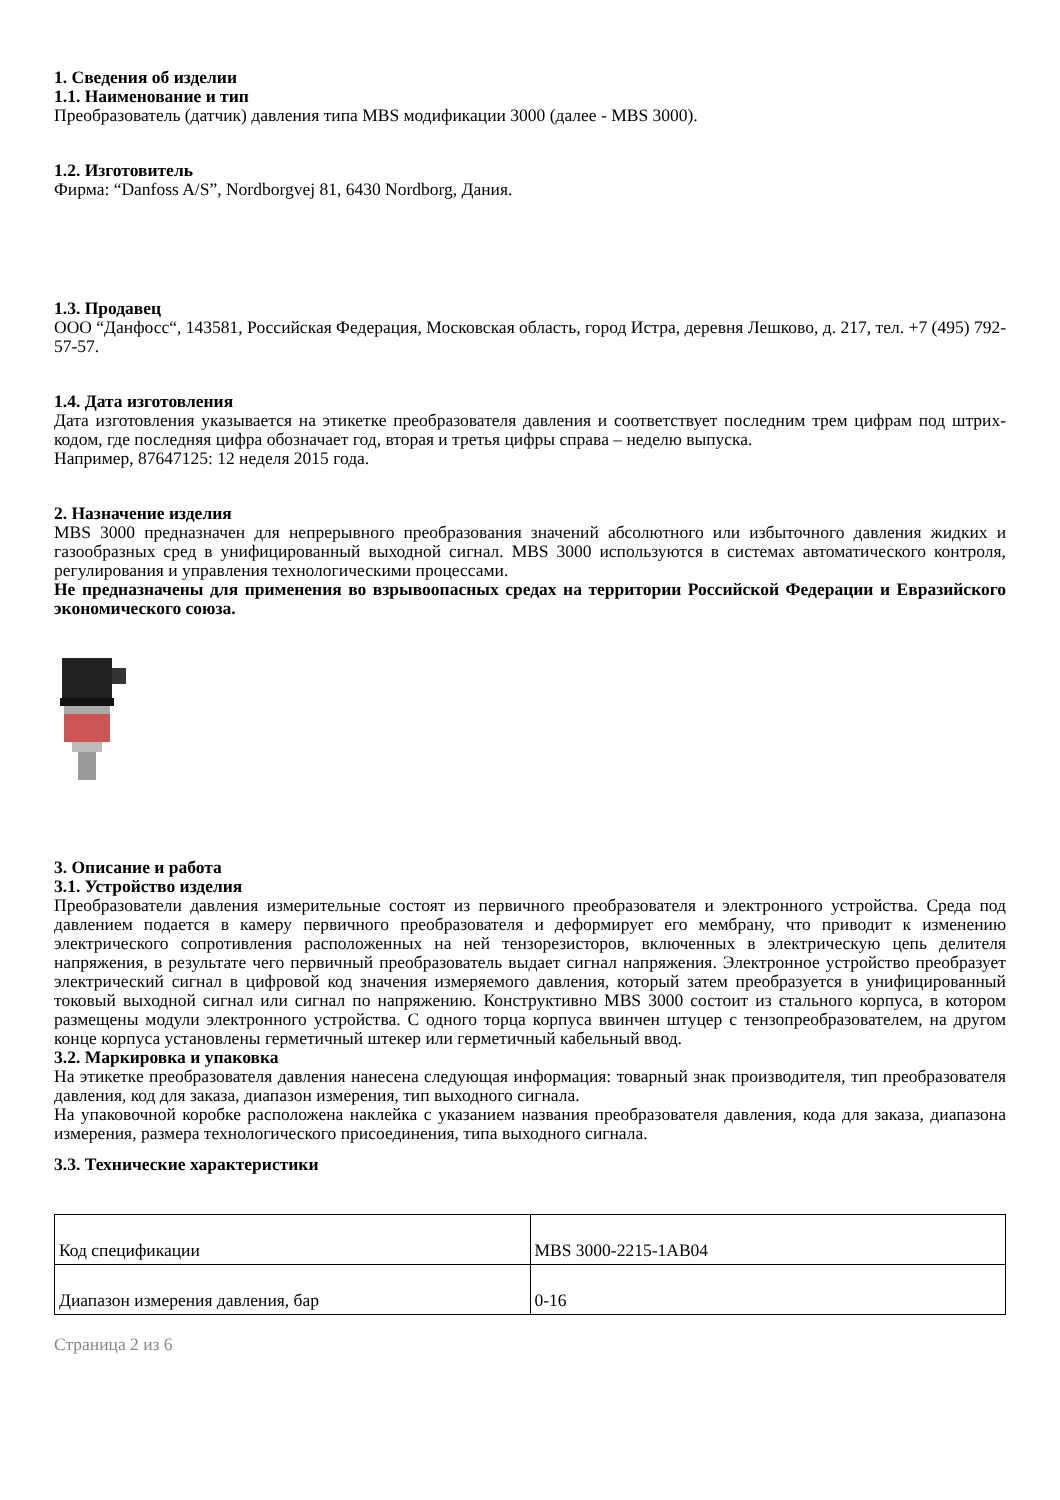1. Сведения об изделии
1.1. Наименование и тип
Преобразователь (датчик) давления типа MBS модификации 3000 (далее - MBS 3000).
1.2. Изготовитель
Фирма: “Danfoss A/S”, Nordborgvej 81, 6430 Nordborg, Дания.
1.3. Продавец
ООО “Данфосс“, 143581, Российская Федерация, Московская область, город Истра, деревня Лешково, д. 217, тел. +7 (495) 792-57-57.
1.4. Дата изготовления
Дата изготовления указывается на этикетке преобразователя давления и соответствует последним трем цифрам под штрих-кодом, где последняя цифра обозначает год, вторая и третья цифры справа – неделю выпуска.
Например, 87647125: 12 неделя 2015 года.
2. Назначение изделия
MBS 3000 предназначен для непрерывного преобразования значений абсолютного или избыточного давления жидких и газообразных сред в унифицированный выходной сигнал. MBS 3000 используются в системах автоматического контроля, регулирования и управления технологическими процессами.
Не предназначены для применения во взрывоопасных средах на территории Российской Федерации и Евразийского экономического союза.
3. Описание и работа
3.1. Устройство изделия
Преобразователи давления измерительные состоят из первичного преобразователя и электронного устройства. Среда под давлением подается в камеру первичного преобразователя и деформирует его мембрану, что приводит к изменению электрического сопротивления расположенных на ней тензорезисторов, включенных в электрическую цепь делителя напряжения, в результате чего первичный преобразователь выдает сигнал напряжения. Электронное устройство преобразует электрический сигнал в цифровой код значения измеряемого давления, который затем преобразуется в унифицированный токовый выходной сигнал или сигнал по напряжению. Конструктивно MBS 3000 состоит из стального корпуса, в котором размещены модули электронного устройства. С одного торца корпуса ввинчен штуцер с тензопреобразователем, на другом конце корпуса установлены герметичный штекер или герметичный кабельный ввод.
3.2. Маркировка и упаковка
На этикетке преобразователя давления нанесена следующая информация: товарный знак производителя, тип преобразователя давления, код для заказа, диапазон измерения, тип выходного сигнала.
На упаковочной коробке расположена наклейка с указанием названия преобразователя давления, кода для заказа, диапазона измерения, размера технологического присоединения, типа выходного сигнала.
3.3. Технические характеристики
| Код спецификации | MBS 3000-2215-1AB04 |
| Диапазон измерения давления, бар | 0-16 |
Страница 2 из 6